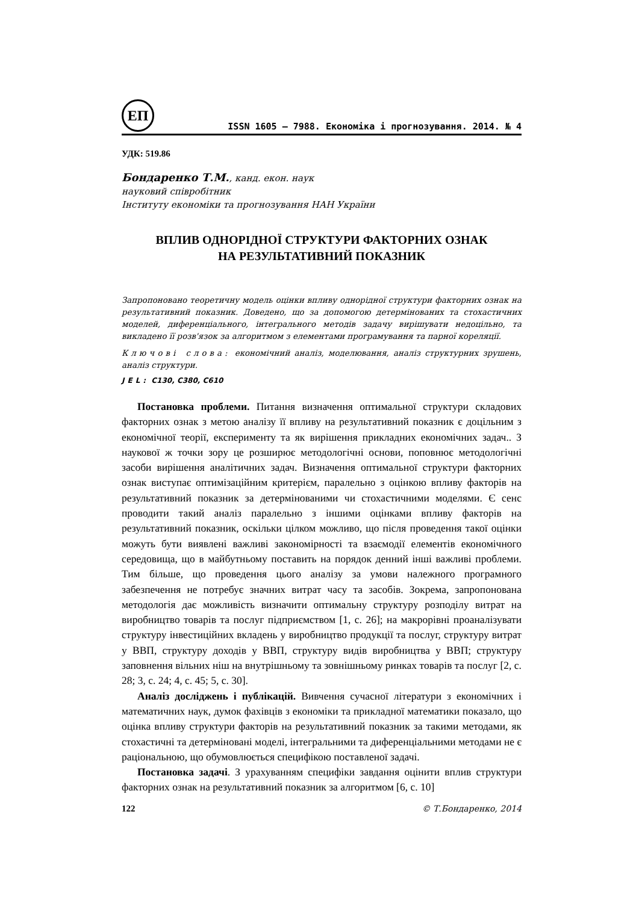ЕП
ISSN 1605 – 7988. Економіка і прогнозування. 2014. № 4
УДК: 519.86
Бондаренко Т.М., канд. екон. наук
науковий співробітник
Інституту економіки та прогнозування НАН України
ВПЛИВ ОДНОРІДНОЇ СТРУКТУРИ ФАКТОРНИХ ОЗНАК
НА РЕЗУЛЬТАТИВНИЙ ПОКАЗНИК
Запропоновано теоретичну модель оцінки впливу однорідної структури факторних ознак на результативний показник. Доведено, що за допомогою детермінованих та стохастичних моделей, диференціального, інтегрального методів задачу вирішувати недоцільно, та викладено її розв'язок за алгоритмом з елементами програмування та парної кореляції.
Ключові слова: економічний аналіз, моделювання, аналіз структурних зрушень, аналіз структури.
JEL: C130, C380, C610
Постановка проблеми. Питання визначення оптимальної структури складових факторних ознак з метою аналізу її впливу на результативний показник є доцільним з економічної теорії, експерименту та як вирішення прикладних економічних задач.. З наукової ж точки зору це розширює методологічні основи, поповнює методологічні засоби вирішення аналітичних задач. Визначення оптимальної структури факторних ознак виступає оптимізаційним критерієм, паралельно з оцінкою впливу факторів на результативний показник за детермінованими чи стохастичними моделями. Є сенс проводити такий аналіз паралельно з іншими оцінками впливу факторів на результативний показник, оскільки цілком можливо, що після проведення такої оцінки можуть бути виявлені важливі закономірності та взаємодії елементів економічного середовища, що в майбутньому поставить на порядок денний інші важливі проблеми. Тим більше, що проведення цього аналізу за умови належного програмного забезпечення не потребує значних витрат часу та засобів. Зокрема, запропонована методологія дає можливість визначити оптимальну структуру розподілу витрат на виробництво товарів та послуг підприємством [1, с. 26]; на макрорівні проаналізувати структуру інвестиційних вкладень у виробництво продукції та послуг, структуру витрат у ВВП, структуру доходів у ВВП, структуру видів виробництва у ВВП; структуру заповнення вільних ніш на внутрішньому та зовнішньому ринках товарів та послуг [2, с. 28; 3, с. 24; 4, с. 45; 5, с. 30].
Аналіз досліджень і публікацій. Вивчення сучасної літератури з економічних і математичних наук, думок фахівців з економіки та прикладної математики показало, що оцінка впливу структури факторів на результативний показник за такими методами, як стохастичні та детерміновані моделі, інтегральними та диференціальними методами не є раціональною, що обумовлюється специфікою поставленої задачі.
Постановка задачі. З урахуванням специфіки завдання оцінити вплив структури факторних ознак на результативний показник за алгоритмом [6, с. 10]
122 © Т.Бондаренко, 2014